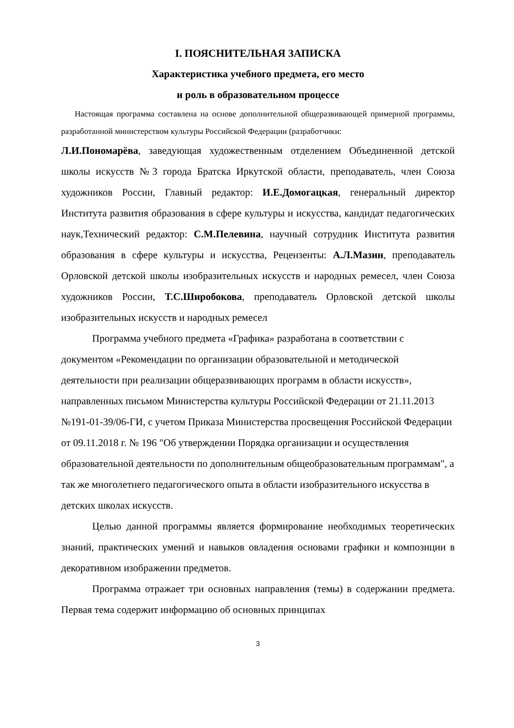I. ПОЯСНИТЕЛЬНАЯ ЗАПИСКА
Характеристика учебного предмета, его место
и роль в образовательном процессе
Настоящая программа составлена на основе дополнительной общеразвивающей примерной программы, разработанной министерством культуры Российской Федерации (разработчики:
Л.И.Пономарёва, заведующая художественным отделением Объединенной детской школы искусств №3 города Братска Иркутской области, преподаватель, член Союза художников России, Главный редактор: И.Е.Домогацкая, генеральный директор Института развития образования в сфере культуры и искусства, кандидат педагогических наук,Технический редактор: С.М.Пелевина, научный сотрудник Института развития образования в сфере культуры и искусства, Рецензенты: А.Л.Мазин, преподаватель Орловской детской школы изобразительных искусств и народных ремесел, член Союза художников России, Т.С.Широбокова, преподаватель Орловской детской школы изобразительных искусств и народных ремесел
Программа учебного предмета «Графика» разработана в соответствии с документом «Рекомендации по организации образовательной и методической деятельности при реализации общеразвивающих программ в области искусств», направленных письмом Министерства культуры Российской Федерации от 21.11.2013 №191-01-39/06-ГИ, с учетом Приказа Министерства просвещения Российской Федерации от 09.11.2018 г. № 196 "Об утверждении Порядка организации и осуществления образовательной деятельности по дополнительным общеобразовательным программам", а так же многолетнего педагогического опыта в области изобразительного искусства в детских школах искусств.
Целью данной программы является формирование необходимых теоретических знаний, практических умений и навыков овладения основами графики и композиции в декоративном изображении предметов.
Программа отражает три основных направления (темы) в содержании предмета. Первая тема содержит информацию об основных принципах
3